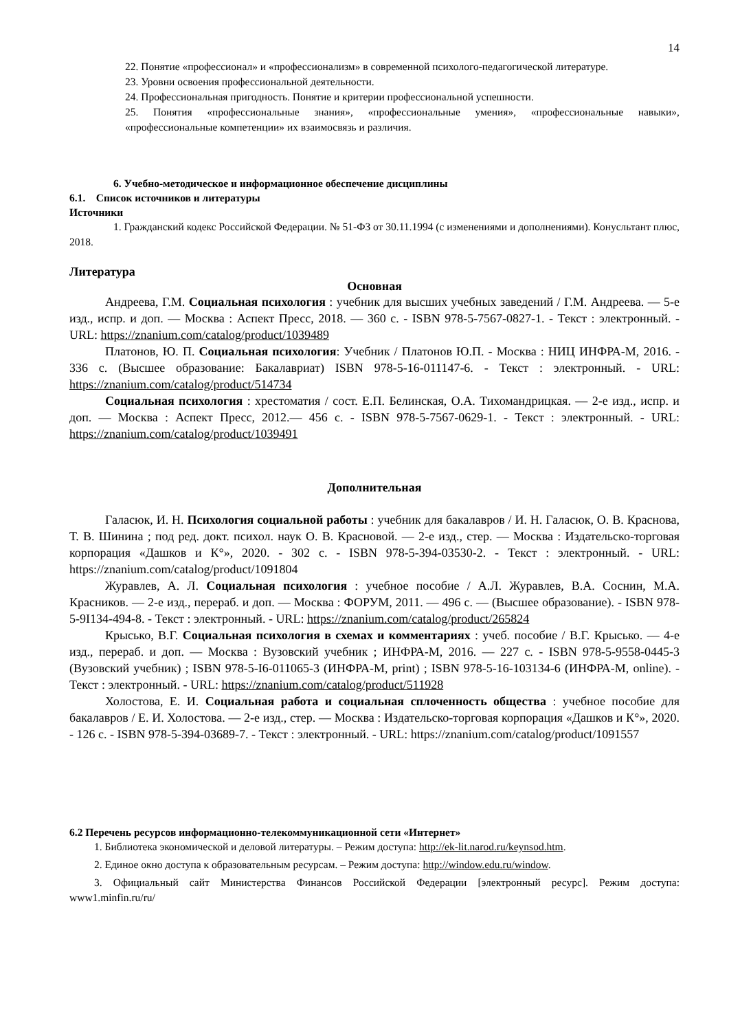14
22. Понятие «профессионал» и «профессионализм» в современной психолого-педагогической литературе.
23. Уровни освоения профессиональной деятельности.
24. Профессиональная пригодность. Понятие и критерии профессиональной успешности.
25. Понятия «профессиональные знания», «профессиональные умения», «профессиональные навыки», «профессиональные компетенции» их взаимосвязь и различия.
6. Учебно-методическое и информационное обеспечение дисциплины
6.1. Список источников и литературы
Источники
1. Гражданский кодекс Российской Федерации. № 51-ФЗ от 30.11.1994 (с изменениями и дополнениями). Конусльтант плюс, 2018.
Литература
Основная
Андреева, Г.М. Социальная психология : учебник для высших учебных заведений / Г.М. Андреева. — 5-е изд., испр. и доп. — Москва : Аспект Пресс, 2018. — 360 с. - ISBN 978-5-7567-0827-1. - Текст : электронный. - URL: https://znanium.com/catalog/product/1039489
Платонов, Ю. П. Социальная психология: Учебник / Платонов Ю.П. - Москва : НИЦ ИНФРА-М, 2016. - 336 с. (Высшее образование: Бакалавриат) ISBN 978-5-16-011147-6. - Текст : электронный. - URL: https://znanium.com/catalog/product/514734
Социальная психология : хрестоматия / сост. Е.П. Белинская, О.А. Тихомандрицкая. — 2-е изд., испр. и доп. — Москва : Аспект Пресс, 2012.— 456 с. - ISBN 978-5-7567-0629-1. - Текст : электронный. - URL: https://znanium.com/catalog/product/1039491
Дополнительная
Галасюк, И. Н. Психология социальной работы : учебник для бакалавров / И. Н. Галасюк, О. В. Краснова, Т. В. Шинина ; под ред. докт. психол. наук О. В. Красновой. — 2-е изд., стер. — Москва : Издательско-торговая корпорация «Дашков и К°», 2020. - 302 с. - ISBN 978-5-394-03530-2. - Текст : электронный. - URL: https://znanium.com/catalog/product/1091804
Журавлев, А. Л. Социальная психология : учебное пособие / А.Л. Журавлев, В.А. Соснин, М.А. Красников. — 2-е изд., перераб. и доп. — Москва : ФОРУМ, 2011. — 496 с. — (Высшее образование). - ISBN 978-5-9I134-494-8. - Текст : электронный. - URL: https://znanium.com/catalog/product/265824
Крысько, В.Г. Социальная психология в схемах и комментариях : учеб. пособие / В.Г. Крысько. — 4-е изд., перераб. и доп. — Москва : Вузовский учебник ; ИНФРА-М, 2016. — 227 с. - ISBN 978-5-9558-0445-3 (Вузовский учебник) ; ISBN 978-5-I6-011065-3 (ИНФРА-М, print) ; ISBN 978-5-16-103134-6 (ИНФРА-М, online). - Текст : электронный. - URL: https://znanium.com/catalog/product/511928
Холостова, Е. И. Социальная работа и социальная сплоченность общества : учебное пособие для бакалавров / Е. И. Холостова. — 2-е изд., стер. — Москва : Издательско-торговая корпорация «Дашков и К°», 2020. - 126 с. - ISBN 978-5-394-03689-7. - Текст : электронный. - URL: https://znanium.com/catalog/product/1091557
6.2 Перечень ресурсов информационно-телекоммуникационной сети «Интернет»
1. Библиотека экономической и деловой литературы. – Режим доступа: http://ek-lit.narod.ru/keynsod.htm.
2. Единое окно доступа к образовательным ресурсам. – Режим доступа: http://window.edu.ru/window.
3. Официальный сайт Министерства Финансов Российской Федерации [электронный ресурс]. Режим доступа: www1.minfin.ru/ru/